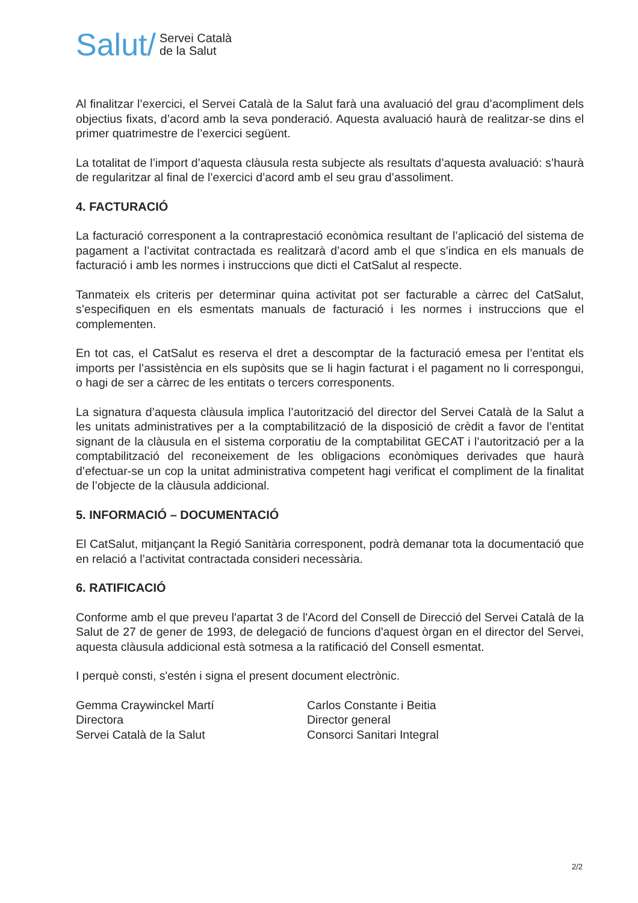Salut/ Servei Català
de la Salut
Al finalitzar l’exercici, el Servei Català de la Salut farà una avaluació del grau d’acompliment dels objectius fixats, d’acord amb la seva ponderació. Aquesta avaluació haurà de realitzar-se dins el primer quatrimestre de l’exercici següent.
La totalitat de l’import d’aquesta clàusula resta subjecte als resultats d’aquesta avaluació: s’haurà de regularitzar al final de l’exercici d’acord amb el seu grau d’assoliment.
4. FACTURACIÓ
La facturació corresponent a la contraprestació econòmica resultant de l’aplicació del sistema de pagament a l’activitat contractada es realitzarà d’acord amb el que s’indica en els manuals de facturació i amb les normes i instruccions que dicti el CatSalut al respecte.
Tanmateix els criteris per determinar quina activitat pot ser facturable a càrrec del CatSalut, s’especifiquen en els esmentats manuals de facturació i les normes i instruccions que el complementen.
En tot cas, el CatSalut es reserva el dret a descomptar de la facturació emesa per l’entitat els imports per l’assistència en els supòsits que se li hagin facturat i el pagament no li correspongui, o hagi de ser a càrrec de les entitats o tercers corresponents.
La signatura d’aquesta clàusula implica l’autorització del director del Servei Català de la Salut a les unitats administratives per a la comptabilització de la disposició de crèdit a favor de l’entitat signant de la clàusula en el sistema corporatiu de la comptabilitat GECAT i l’autorització per a la comptabilització del reconeixement de les obligacions econòmiques derivades que haurà d’efectuar-se un cop la unitat administrativa competent hagi verificat el compliment de la finalitat de l’objecte de la clàusula addicional.
5. INFORMACIÓ – DOCUMENTACIÓ
El CatSalut, mitjançant la Regió Sanitària corresponent, podrà demanar tota la documentació que en relació a l’activitat contractada consideri necessària.
6. RATIFICACIÓ
Conforme amb el que preveu l'apartat 3 de l'Acord del Consell de Direcció del Servei Català de la Salut de 27 de gener de 1993, de delegació de funcions d'aquest òrgan en el director del Servei, aquesta clàusula addicional està sotmesa a la ratificació del Consell esmentat.
I perquè consti, s'estén i signa el present document electrònic.
Gemma Craywinckel Martí
Directora
Servei Català de la Salut
Carlos Constante i Beitia
Director general
Consorci Sanitari Integral
2/2